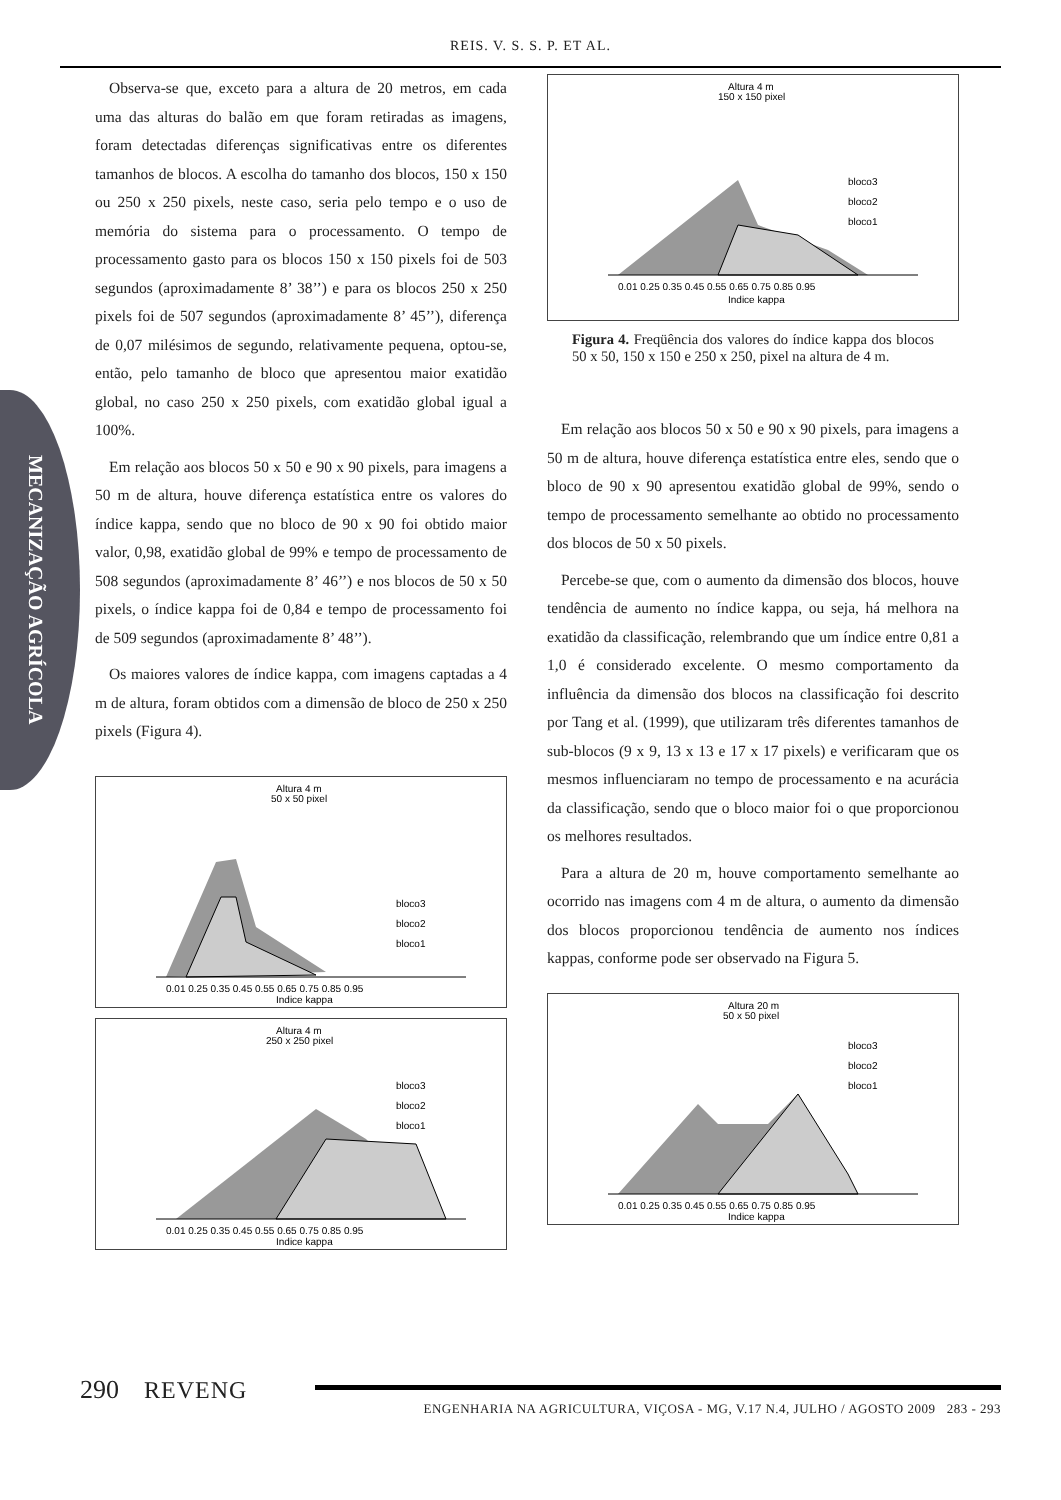REIS. V. S. S. P. ET AL.
MECANIZAÇÃO AGRÍCOLA
Observa-se que, exceto para a altura de 20 metros, em cada uma das alturas do balão em que foram retiradas as imagens, foram detectadas diferenças significativas entre os diferentes tamanhos de blocos. A escolha do tamanho dos blocos, 150 x 150 ou 250 x 250 pixels, neste caso, seria pelo tempo e o uso de memória do sistema para o processamento. O tempo de processamento gasto para os blocos 150 x 150 pixels foi de 503 segundos (aproximadamente 8’ 38’’) e para os blocos 250 x 250 pixels foi de 507 segundos (aproximadamente 8’ 45’’), diferença de 0,07 milésimos de segundo, relativamente pequena, optou-se, então, pelo tamanho de bloco que apresentou maior exatidão global, no caso 250 x 250 pixels, com exatidão global igual a 100%.
Em relação aos blocos 50 x 50 e 90 x 90 pixels, para imagens a 50 m de altura, houve diferença estatística entre os valores do índice kappa, sendo que no bloco de 90 x 90 foi obtido maior valor, 0,98, exatidão global de 99% e tempo de processamento de 508 segundos (aproximadamente 8’ 46’’) e nos blocos de 50 x 50 pixels, o índice kappa foi de 0,84 e tempo de processamento foi de 509 segundos (aproximadamente 8’ 48’’).
Os maiores valores de índice kappa, com imagens captadas a 4 m de altura, foram obtidos com a dimensão de bloco de 250 x 250 pixels (Figura 4).
Altura 4 m
50 x 50 pixel
bloco3
bloco2
bloco1
0.01 0.25 0.35 0.45 0.55 0.65 0.75 0.85 0.95
Indice kappa
Altura 4 m
250 x 250 pixel
bloco3
bloco2
bloco1
0.01 0.25 0.35 0.45 0.55 0.65 0.75 0.85 0.95
Indice kappa
Altura 4 m
150 x 150 pixel
bloco3
bloco2
bloco1
0.01 0.25 0.35 0.45 0.55 0.65 0.75 0.85 0.95
Indice kappa
Figura 4. Freqüência dos valores do índice kappa dos blocos 50 x 50, 150 x 150 e 250 x 250, pixel na altura de 4 m.
Em relação aos blocos 50 x 50 e 90 x 90 pixels, para imagens a 50 m de altura, houve diferença estatística entre eles, sendo que o bloco de 90 x 90 apresentou exatidão global de 99%, sendo o tempo de processamento semelhante ao obtido no processamento dos blocos de 50 x 50 pixels.
Percebe-se que, com o aumento da dimensão dos blocos, houve tendência de aumento no índice kappa, ou seja, há melhora na exatidão da classificação, relembrando que um índice entre 0,81 a 1,0 é considerado excelente. O mesmo comportamento da influência da dimensão dos blocos na classificação foi descrito por Tang et al. (1999), que utilizaram três diferentes tamanhos de sub-blocos (9 x 9, 13 x 13 e 17 x 17 pixels) e verificaram que os mesmos influenciaram no tempo de processamento e na acurácia da classificação, sendo que o bloco maior foi o que proporcionou os melhores resultados.
Para a altura de 20 m, houve comportamento semelhante ao ocorrido nas imagens com 4 m de altura, o aumento da dimensão dos blocos proporcionou tendência de aumento nos índices kappas, conforme pode ser observado na Figura 5.
Altura 20 m
50 x 50 pixel
bloco3
bloco2
bloco1
0.01 0.25 0.35 0.45 0.55 0.65 0.75 0.85 0.95
Indice kappa
290 REVENG
ENGENHARIA NA AGRICULTURA, VIÇOSA - MG, V.17 N.4, JULHO / AGOSTO 2009 283 - 293